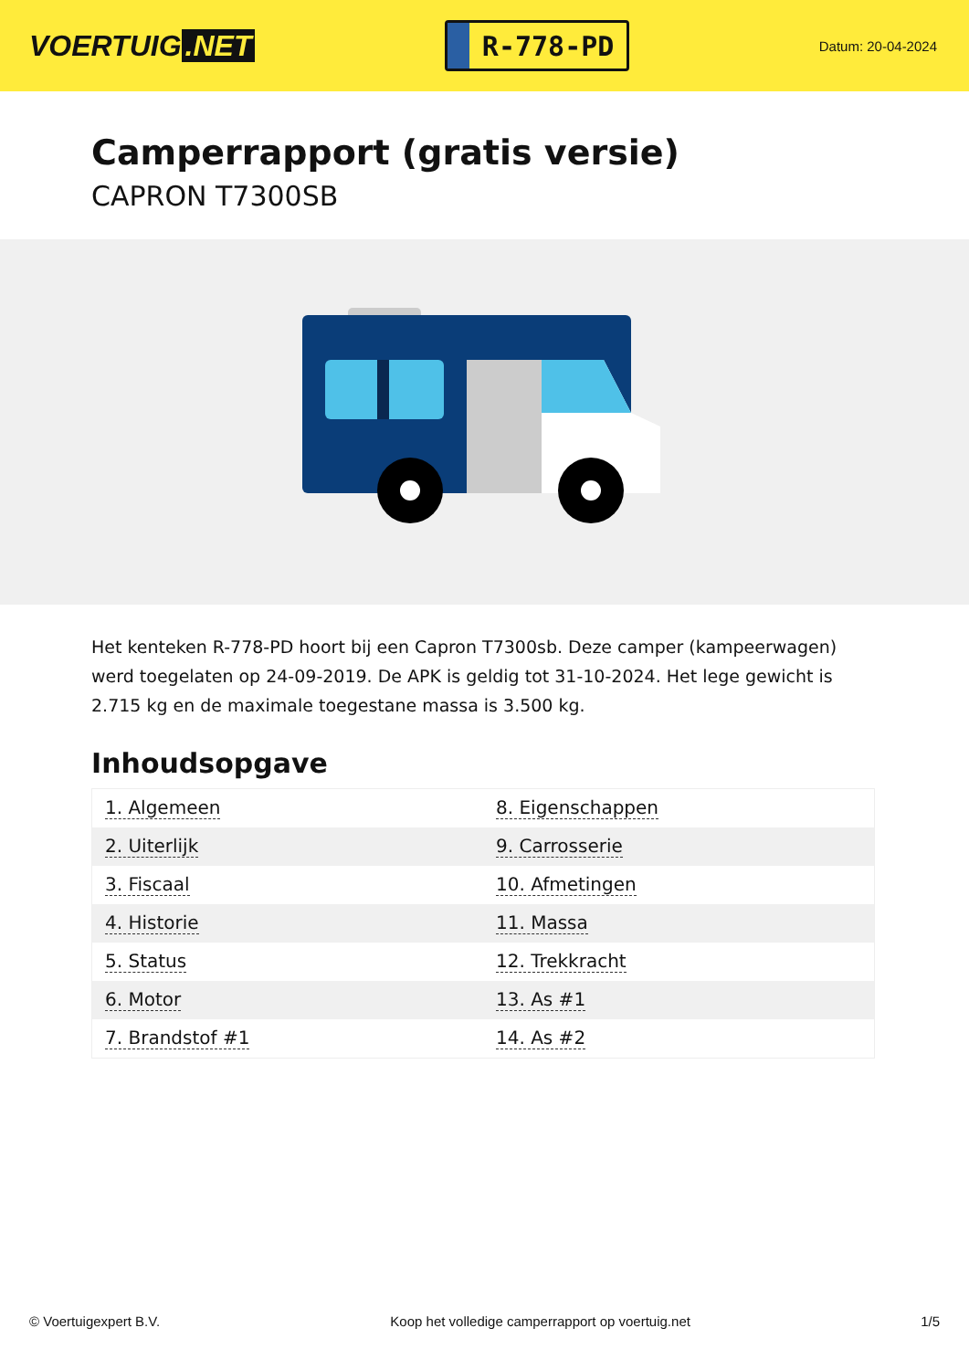VOERTUIG.NET
R-778-PD
Datum: 20-04-2024
Camperrapport (gratis versie)
CAPRON T7300SB
Het kenteken R-778-PD hoort bij een Capron T7300sb. Deze camper (kampeerwagen) werd toegelaten op 24-09-2019. De APK is geldig tot 31-10-2024. Het lege gewicht is 2.715 kg en de maximale toegestane massa is 3.500 kg.
Inhoudsopgave
| 1. Algemeen | 8. Eigenschappen |
| 2. Uiterlijk | 9. Carrosserie |
| 3. Fiscaal | 10. Afmetingen |
| 4. Historie | 11. Massa |
| 5. Status | 12. Trekkracht |
| 6. Motor | 13. As #1 |
| 7. Brandstof #1 | 14. As #2 |
© Voertuigexpert B.V. Koop het volledige camperrapport op voertuig.net 1/5